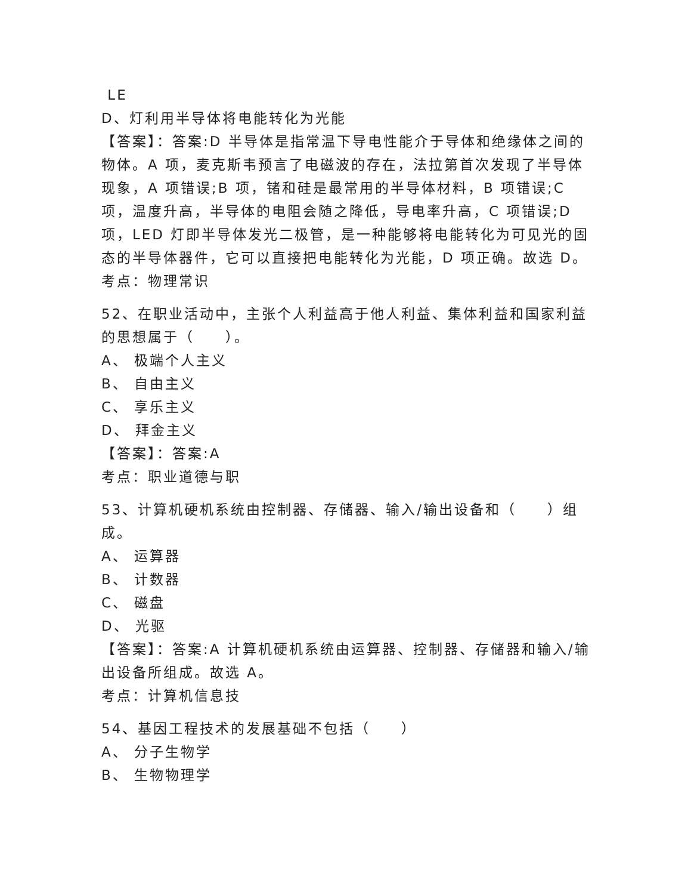LE
D、灯利用半导体将电能转化为光能
【答案】：答案:D 半导体是指常温下导电性能介于导体和绝缘体之间的物体。A 项，麦克斯韦预言了电磁波的存在，法拉第首次发现了半导体现象，A 项错误;B 项，锗和硅是最常用的半导体材料，B 项错误;C 项，温度升高，半导体的电阻会随之降低，导电率升高，C 项错误;D 项，LED 灯即半导体发光二极管，是一种能够将电能转化为可见光的固态的半导体器件，它可以直接把电能转化为光能，D 项正确。故选 D。
考点：物理常识
52、在职业活动中，主张个人利益高于他人利益、集体利益和国家利益的思想属于（　　）。
A、 极端个人主义
B、 自由主义
C、 享乐主义
D、 拜金主义
【答案】：答案:A
考点：职业道德与职
53、计算机硬机系统由控制器、存储器、输入/输出设备和（　　）组成。
A、 运算器
B、 计数器
C、 磁盘
D、 光驱
【答案】：答案:A 计算机硬机系统由运算器、控制器、存储器和输入/输出设备所组成。故选 A。
考点：计算机信息技
54、基因工程技术的发展基础不包括（　　）
A、 分子生物学
B、 生物物理学